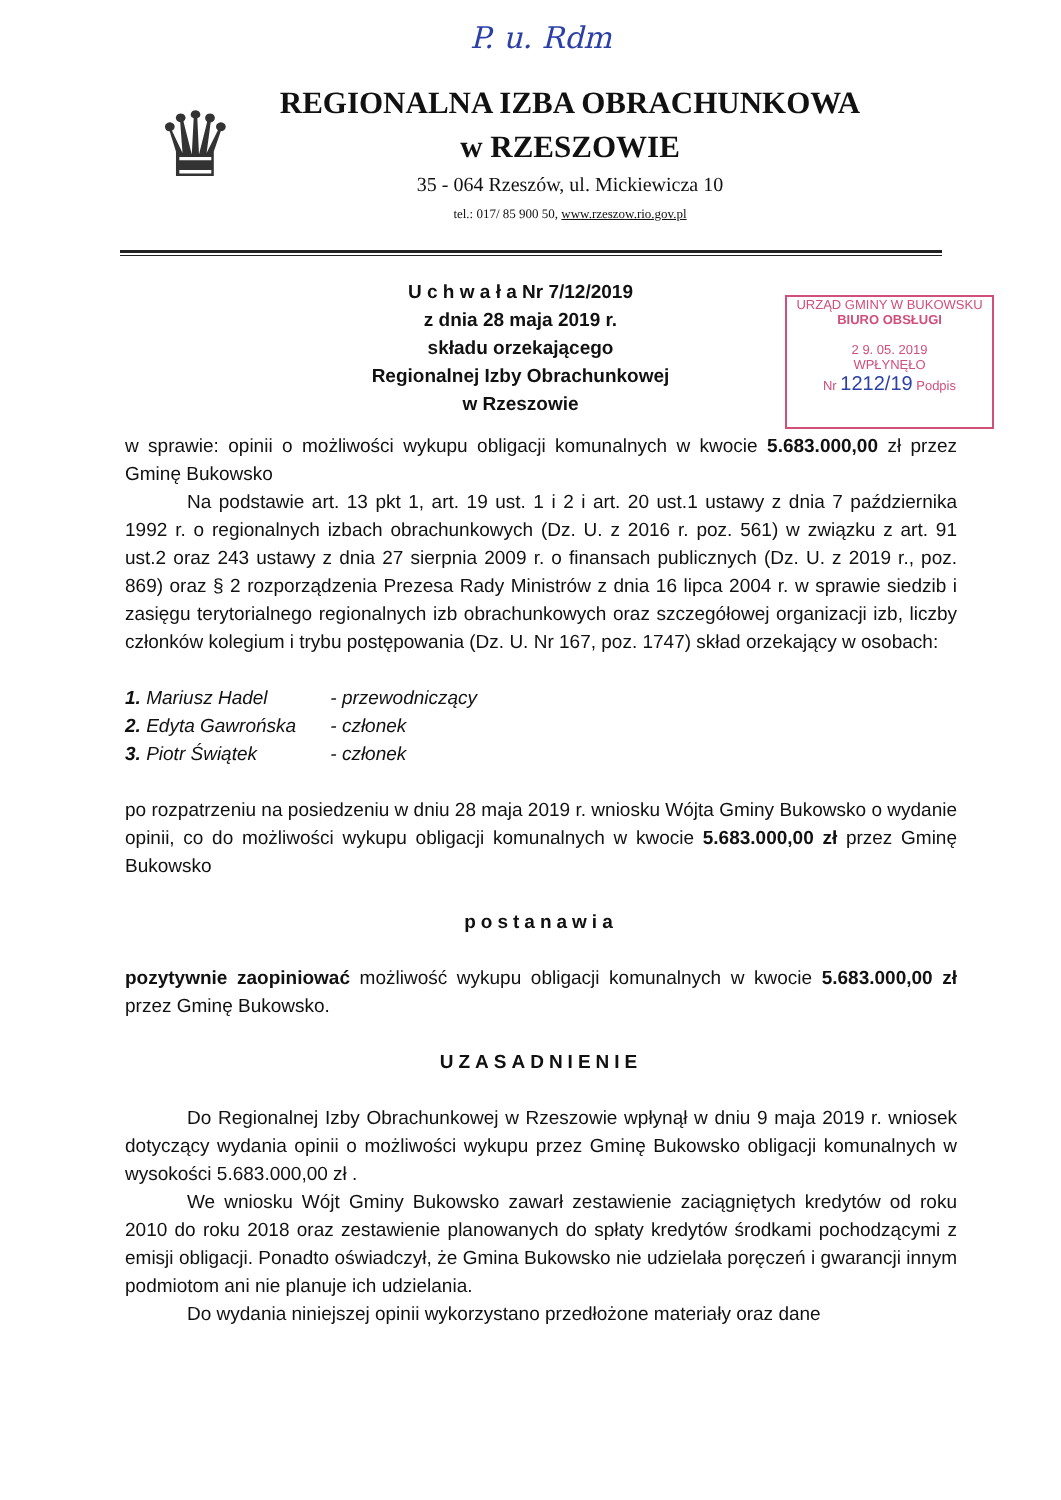P. u. Rdm
♛
REGIONALNA IZBA OBRACHUNKOWA
w RZESZOWIE
35 - 064 Rzeszów, ul. Mickiewicza 10
tel.: 017/ 85 900 50, www.rzeszow.rio.gov.pl
U c h w a ł a Nr 7/12/2019
z dnia 28 maja 2019 r.
składu orzekającego
Regionalnej Izby Obrachunkowej
w Rzeszowie
URZĄD GMINY W BUKOWSKU
BIURO OBSŁUGI
2 9. 05. 2019
WPŁYNĘŁO
Nr 1212/19 Podpis
w sprawie: opinii o możliwości wykupu obligacji komunalnych w kwocie 5.683.000,00 zł przez Gminę Bukowsko
Na podstawie art. 13 pkt 1, art. 19 ust. 1 i 2 i art. 20 ust.1 ustawy z dnia 7 października 1992 r. o regionalnych izbach obrachunkowych (Dz. U. z 2016 r. poz. 561) w związku z art. 91 ust.2 oraz 243 ustawy z dnia 27 sierpnia 2009 r. o finansach publicznych (Dz. U. z 2019 r., poz. 869) oraz § 2 rozporządzenia Prezesa Rady Ministrów z dnia 16 lipca 2004 r. w sprawie siedzib i zasięgu terytorialnego regionalnych izb obrachunkowych oraz szczegółowej organizacji izb, liczby członków kolegium i trybu postępowania (Dz. U. Nr 167, poz. 1747) skład orzekający w osobach:
1. Mariusz Hadel - przewodniczący
2. Edyta Gawrońska - członek
3. Piotr Świątek - członek
po rozpatrzeniu na posiedzeniu w dniu 28 maja 2019 r. wniosku Wójta Gminy Bukowsko o wydanie opinii, co do możliwości wykupu obligacji komunalnych w kwocie 5.683.000,00 zł przez Gminę Bukowsko
postanawia
pozytywnie zaopiniować możliwość wykupu obligacji komunalnych w kwocie 5.683.000,00 zł przez Gminę Bukowsko.
UZASADNIENIE
Do Regionalnej Izby Obrachunkowej w Rzeszowie wpłynął w dniu 9 maja 2019 r. wniosek dotyczący wydania opinii o możliwości wykupu przez Gminę Bukowsko obligacji komunalnych w wysokości 5.683.000,00 zł .
We wniosku Wójt Gminy Bukowsko zawarł zestawienie zaciągniętych kredytów od roku 2010 do roku 2018 oraz zestawienie planowanych do spłaty kredytów środkami pochodzącymi z emisji obligacji. Ponadto oświadczył, że Gmina Bukowsko nie udzielała poręczeń i gwarancji innym podmiotom ani nie planuje ich udzielania.
Do wydania niniejszej opinii wykorzystano przedłożone materiały oraz dane